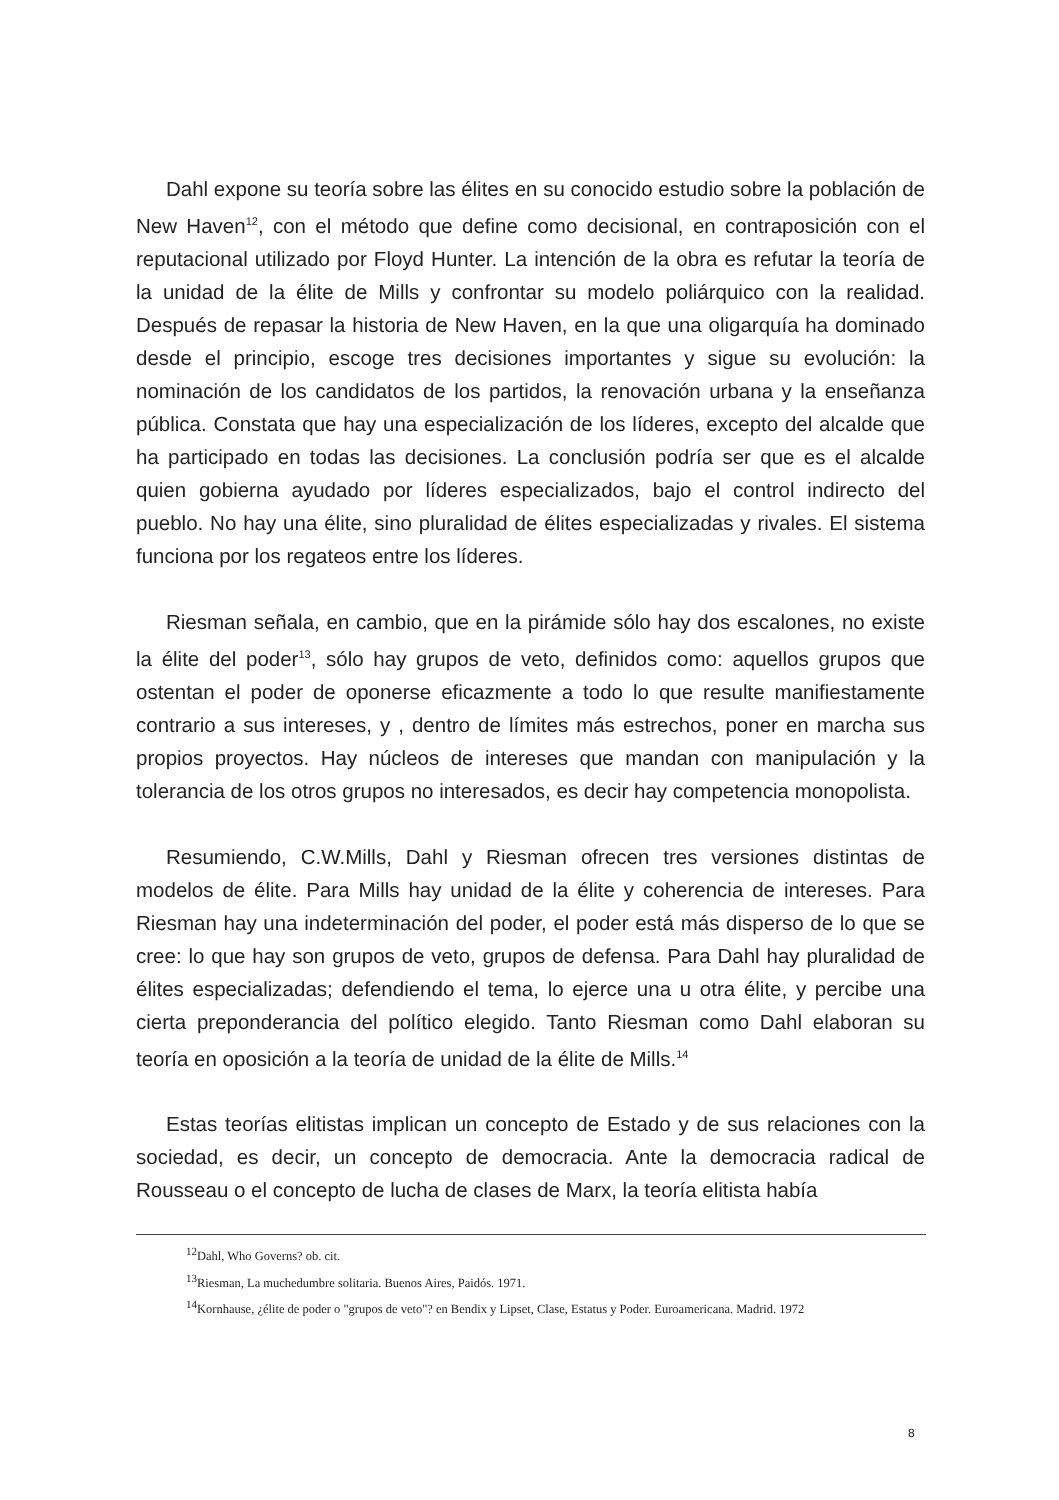Dahl expone su teoría sobre las élites en su conocido estudio sobre la población de New Haven<sup>12</sup>, con el método que define como decisional, en contraposición con el reputacional utilizado por Floyd Hunter. La intención de la obra es refutar la teoría de la unidad de la élite de Mills y confrontar su modelo poliárquico con la realidad. Después de repasar la historia de New Haven, en la que una oligarquía ha dominado desde el principio, escoge tres decisiones importantes y sigue su evolución: la nominación de los candidatos de los partidos, la renovación urbana y la enseñanza pública. Constata que hay una especialización de los líderes, excepto del alcalde que ha participado en todas las decisiones. La conclusión podría ser que es el alcalde quien gobierna ayudado por líderes especializados, bajo el control indirecto del pueblo. No hay una élite, sino pluralidad de élites especializadas y rivales. El sistema funciona por los regateos entre los líderes.
Riesman señala, en cambio, que en la pirámide sólo hay dos escalones, no existe la élite del poder<sup>13</sup>, sólo hay grupos de veto, definidos como: aquellos grupos que ostentan el poder de oponerse eficazmente a todo lo que resulte manifiestamente contrario a sus intereses, y , dentro de límites más estrechos, poner en marcha sus propios proyectos. Hay núcleos de intereses que mandan con manipulación y la tolerancia de los otros grupos no interesados, es decir hay competencia monopolista.
Resumiendo, C.W.Mills, Dahl y Riesman ofrecen tres versiones distintas de modelos de élite. Para Mills hay unidad de la élite y coherencia de intereses. Para Riesman hay una indeterminación del poder, el poder está más disperso de lo que se cree: lo que hay son grupos de veto, grupos de defensa. Para Dahl hay pluralidad de élites especializadas; defendiendo el tema, lo ejerce una u otra élite, y percibe una cierta preponderancia del político elegido. Tanto Riesman como Dahl elaboran su teoría en oposición a la teoría de unidad de la élite de Mills.<sup>14</sup>
Estas teorías elitistas implican un concepto de Estado y de sus relaciones con la sociedad, es decir, un concepto de democracia. Ante la democracia radical de Rousseau o el concepto de lucha de clases de Marx, la teoría elitista había
<sup>12</sup> Dahl, Who Governs? ob. cit.
<sup>13</sup> Riesman, La muchedumbre solitaria. Buenos Aires, Paidós. 1971.
<sup>14</sup> Kornhause, ¿élite de poder o "grupos de veto"? en Bendix y Lipset, Clase, Estatus y Poder. Euroamericana. Madrid. 1972
8